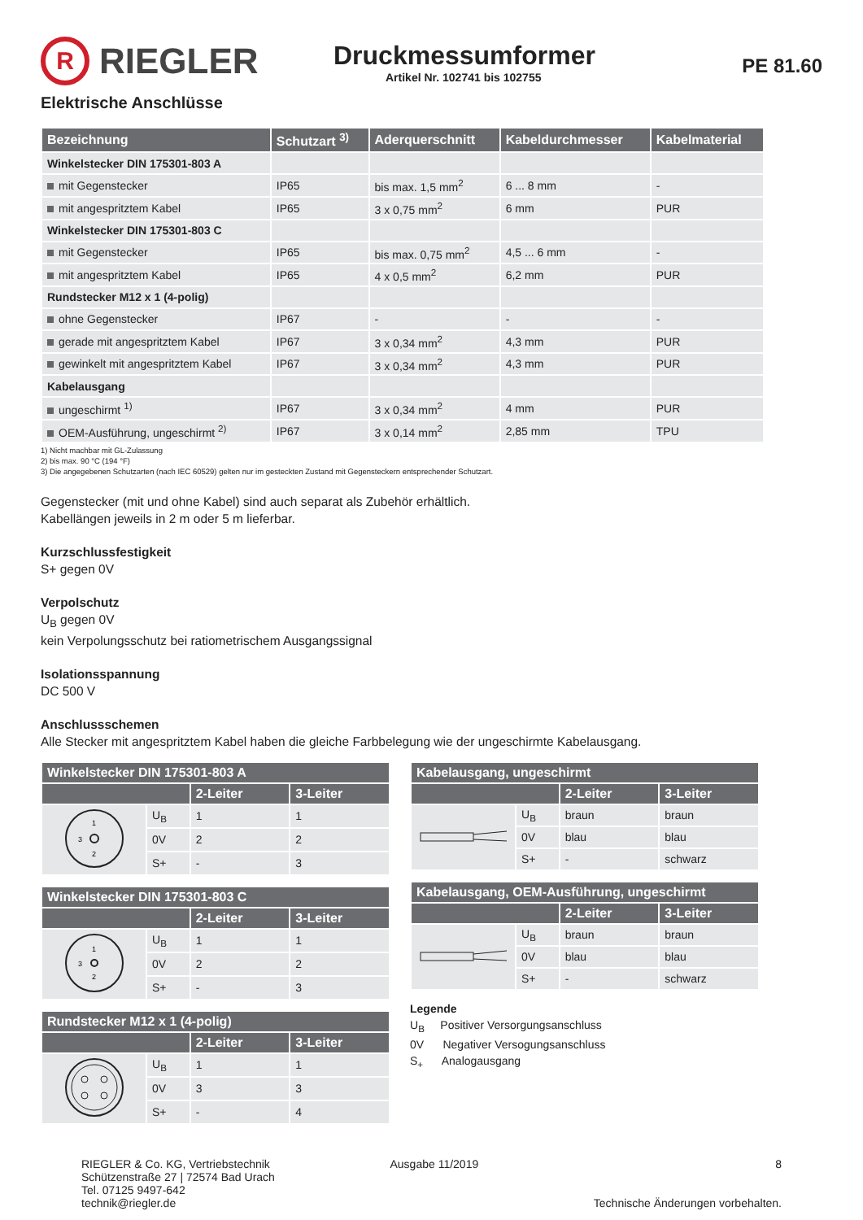R
RIEGLER
Druckmessumformer
Artikel Nr. 102741 bis 102755
PE 81.60
Elektrische Anschlüsse
| Bezeichnung | Schutzart <sup>3)</sup> | Aderquerschnitt | Kabeldurchmesser | Kabelmaterial |
| --- | --- | --- | --- | --- |
| Winkelstecker DIN 175301-803 A | | | | |
| mit Gegenstecker | IP65 | bis max. 1,5 mm<sup>2</sup> | 6 ... 8 mm | - |
| mit angespritztem Kabel | IP65 | 3 x 0,75 mm<sup>2</sup> | 6 mm | PUR |
| Winkelstecker DIN 175301-803 C | | | | |
| mit Gegenstecker | IP65 | bis max. 0,75 mm<sup>2</sup> | 4,5 ... 6 mm | - |
| mit angespritztem Kabel | IP65 | 4 x 0,5 mm<sup>2</sup> | 6,2 mm | PUR |
| Rundstecker M12 x 1 (4-polig) | | | | |
| ohne Gegenstecker | IP67 | - | - | - |
| gerade mit angespritztem Kabel | IP67 | 3 x 0,34 mm<sup>2</sup> | 4,3 mm | PUR |
| gewinkelt mit angespritztem Kabel | IP67 | 3 x 0,34 mm<sup>2</sup> | 4,3 mm | PUR |
| Kabelausgang | | | | |
| ungeschirmt <sup>1)</sup> | IP67 | 3 x 0,34 mm<sup>2</sup> | 4 mm | PUR |
| OEM-Ausführung, ungeschirmt <sup>2)</sup> | IP67 | 3 x 0,14 mm<sup>2</sup> | 2,85 mm | TPU |
1) Nicht machbar mit GL-Zulassung
2) bis max. 90 °C (194 °F)
3) Die angegebenen Schutzarten (nach IEC 60529) gelten nur im gesteckten Zustand mit Gegensteckern entsprechender Schutzart.
Gegenstecker (mit und ohne Kabel) sind auch separat als Zubehör erhältlich.
Kabellängen jeweils in 2 m oder 5 m lieferbar.
Kurzschlussfestigkeit
S+ gegen 0V
Verpolschutz
U<sub>B</sub> gegen 0V
kein Verpolungsschutz bei ratiometrischem Ausgangssignal
Isolationsspannung
DC 500 V
Anschlussschemen
Alle Stecker mit angespritztem Kabel haben die gleiche Farbbelegung wie der ungeschirmte Kabelausgang.
| Winkelstecker DIN 175301-803 A | | | |
| --- | --- | --- | --- |
| | | 2-Leiter | 3-Leiter |
| 1 2 3 | U<sub>B</sub> | 1 | 1 |
| | 0V | 2 | 2 |
| | S+ | - | 3 |
| Winkelstecker DIN 175301-803 C | | | |
| --- | --- | --- | --- |
| | | 2-Leiter | 3-Leiter |
| 1 2 3 | U<sub>B</sub> | 1 | 1 |
| | 0V | 2 | 2 |
| | S+ | - | 3 |
| Rundstecker M12 x 1 (4-polig) | | | |
| --- | --- | --- | --- |
| | | 2-Leiter | 3-Leiter |
| | U<sub>B</sub> | 1 | 1 |
| | 0V | 3 | 3 |
| | S+ | - | 4 |
| Kabelausgang, ungeschirmt | | | |
| --- | --- | --- | --- |
| | | 2-Leiter | 3-Leiter |
| | U<sub>B</sub> | braun | braun |
| | 0V | blau | blau |
| | S+ | - | schwarz |
| Kabelausgang, OEM-Ausführung, ungeschirmt | | | |
| --- | --- | --- | --- |
| | | 2-Leiter | 3-Leiter |
| | U<sub>B</sub> | braun | braun |
| | 0V | blau | blau |
| | S+ | - | schwarz |
Legende
U<sub>B</sub> Positiver Versorgungsanschluss
0V Negativer Versogungsanschluss
S<sub>+</sub> Analogausgang
RIEGLER & Co. KG, Vertriebstechnik
Schützenstraße 27 | 72574 Bad Urach
Tel. 07125 9497-642
technik@riegler.de
Ausgabe 11/2019 8
Technische Änderungen vorbehalten.